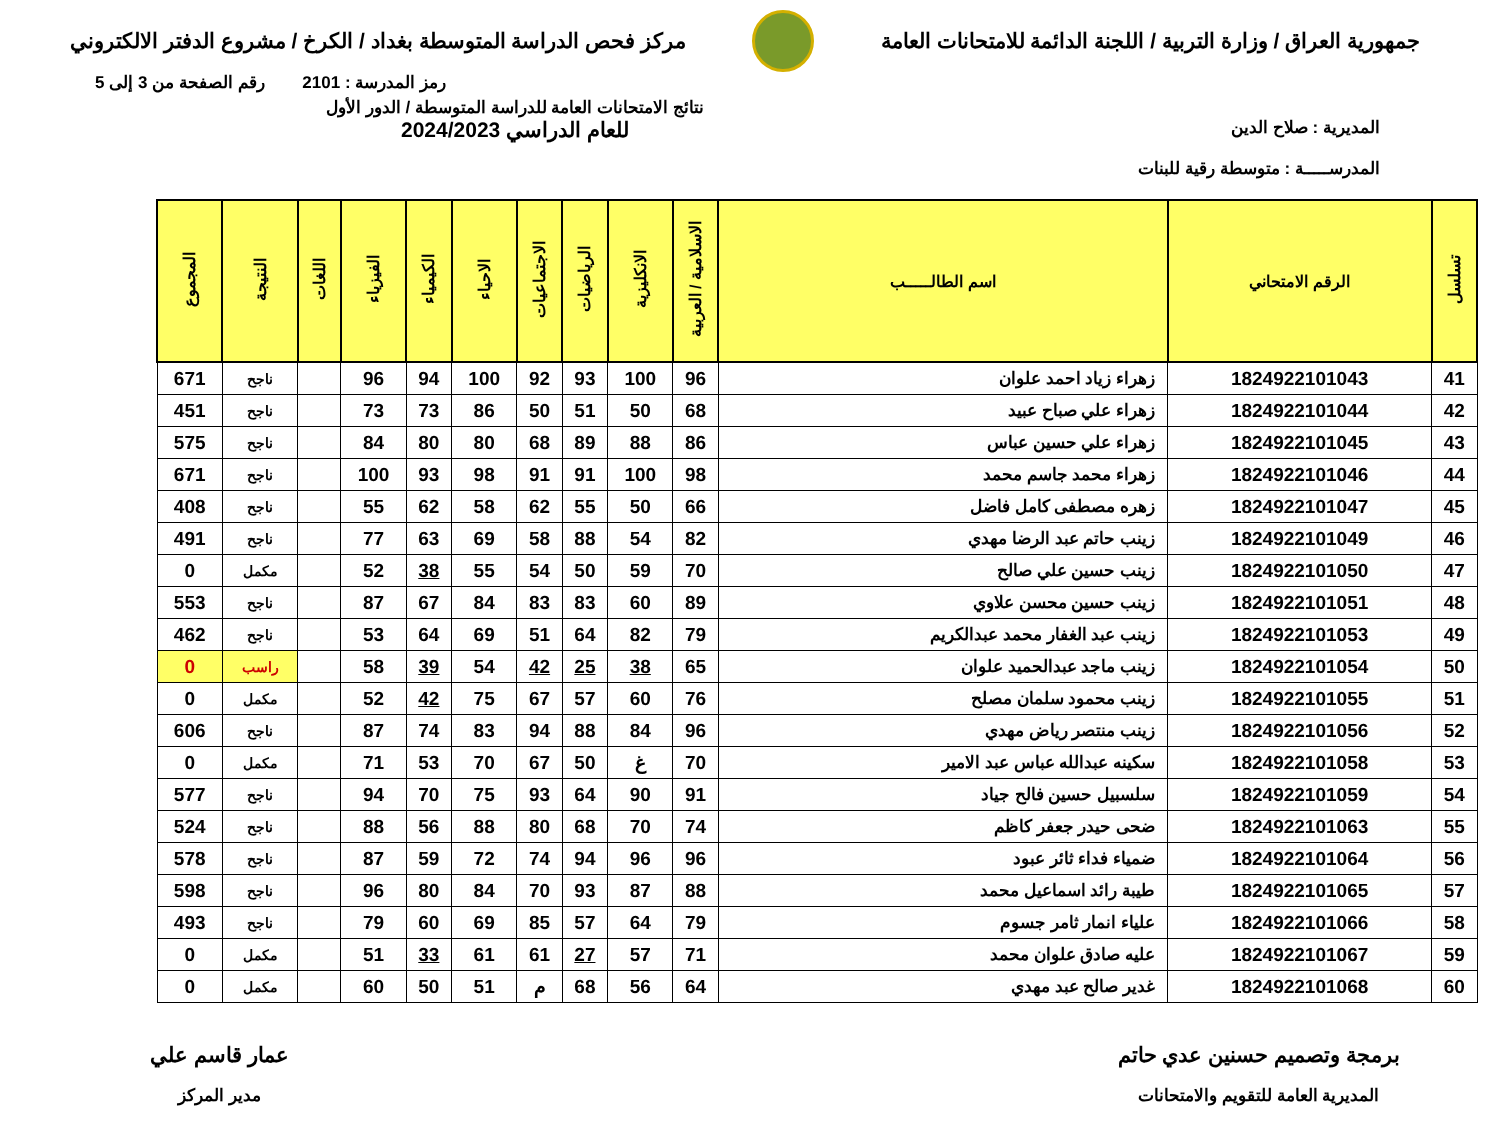جمهورية العراق / وزارة التربية / اللجنة الدائمة للامتحانات العامة
مركز فحص الدراسة المتوسطة بغداد / الكرخ / مشروع الدفتر الالكتروني
رمز المدرسة : 2101 رقم الصفحة من 3 إلى 5
المديرية : صلاح الدين
المدرســـــة : متوسطة رقية للبنات
نتائج الامتحانات العامة للدراسة المتوسطة / الدور الأول
للعام الدراسي 2024/2023
| تسلسل | الرقم الامتحاني | اسم الطالـــــب | الاسلامية / العربية | الانكليزية | الرياضيات | الاجتماعيات | الاحياء | الكيمياء | الفيزياء | اللغات | النتيجة | المجموع |
| --- | --- | --- | --- | --- | --- | --- | --- | --- | --- | --- | --- | --- |
| 41 | 1824922101043 | زهراء زياد احمد علوان | 96 | 100 | 93 | 92 | 100 | 94 | 96 | | ناجح | 671 |
| 42 | 1824922101044 | زهراء علي صباح عبيد | 68 | 50 | 51 | 50 | 86 | 73 | 73 | | ناجح | 451 |
| 43 | 1824922101045 | زهراء علي حسين عباس | 86 | 88 | 89 | 68 | 80 | 80 | 84 | | ناجح | 575 |
| 44 | 1824922101046 | زهراء محمد جاسم محمد | 98 | 100 | 91 | 91 | 98 | 93 | 100 | | ناجح | 671 |
| 45 | 1824922101047 | زهره مصطفى كامل فاضل | 66 | 50 | 55 | 62 | 58 | 62 | 55 | | ناجح | 408 |
| 46 | 1824922101049 | زينب حاتم عبد الرضا مهدي | 82 | 54 | 88 | 58 | 69 | 63 | 77 | | ناجح | 491 |
| 47 | 1824922101050 | زينب حسين علي صالح | 70 | 59 | 50 | 54 | 55 | 38 | 52 | | مكمل | 0 |
| 48 | 1824922101051 | زينب حسين محسن علاوي | 89 | 60 | 83 | 83 | 84 | 67 | 87 | | ناجح | 553 |
| 49 | 1824922101053 | زينب عبد الغفار محمد عبدالكريم | 79 | 82 | 64 | 51 | 69 | 64 | 53 | | ناجح | 462 |
| 50 | 1824922101054 | زينب ماجد عبدالحميد علوان | 65 | 38 | 25 | 42 | 54 | 39 | 58 | | راسب | 0 |
| 51 | 1824922101055 | زينب محمود سلمان مصلح | 76 | 60 | 57 | 67 | 75 | 42 | 52 | | مكمل | 0 |
| 52 | 1824922101056 | زينب منتصر رياض مهدي | 96 | 84 | 88 | 94 | 83 | 74 | 87 | | ناجح | 606 |
| 53 | 1824922101058 | سكينه عبدالله عباس عبد الامير | 70 | غ | 50 | 67 | 70 | 53 | 71 | | مكمل | 0 |
| 54 | 1824922101059 | سلسبيل حسين فالح جياد | 91 | 90 | 64 | 93 | 75 | 70 | 94 | | ناجح | 577 |
| 55 | 1824922101063 | ضحى حيدر جعفر كاظم | 74 | 70 | 68 | 80 | 88 | 56 | 88 | | ناجح | 524 |
| 56 | 1824922101064 | ضمياء فداء ثائر عبود | 96 | 96 | 94 | 74 | 72 | 59 | 87 | | ناجح | 578 |
| 57 | 1824922101065 | طيبة رائد اسماعيل محمد | 88 | 87 | 93 | 70 | 84 | 80 | 96 | | ناجح | 598 |
| 58 | 1824922101066 | علياء انمار ثامر جسوم | 79 | 64 | 57 | 85 | 69 | 60 | 79 | | ناجح | 493 |
| 59 | 1824922101067 | عليه صادق علوان محمد | 71 | 57 | 27 | 61 | 61 | 33 | 51 | | مكمل | 0 |
| 60 | 1824922101068 | غدير صالح عبد مهدي | 64 | 56 | 68 | م | 51 | 50 | 60 | | مكمل | 0 |
برمجة وتصميم حسنين عدي حاتم
المديرية العامة للتقويم والامتحانات
عمار قاسم علي
مدير المركز